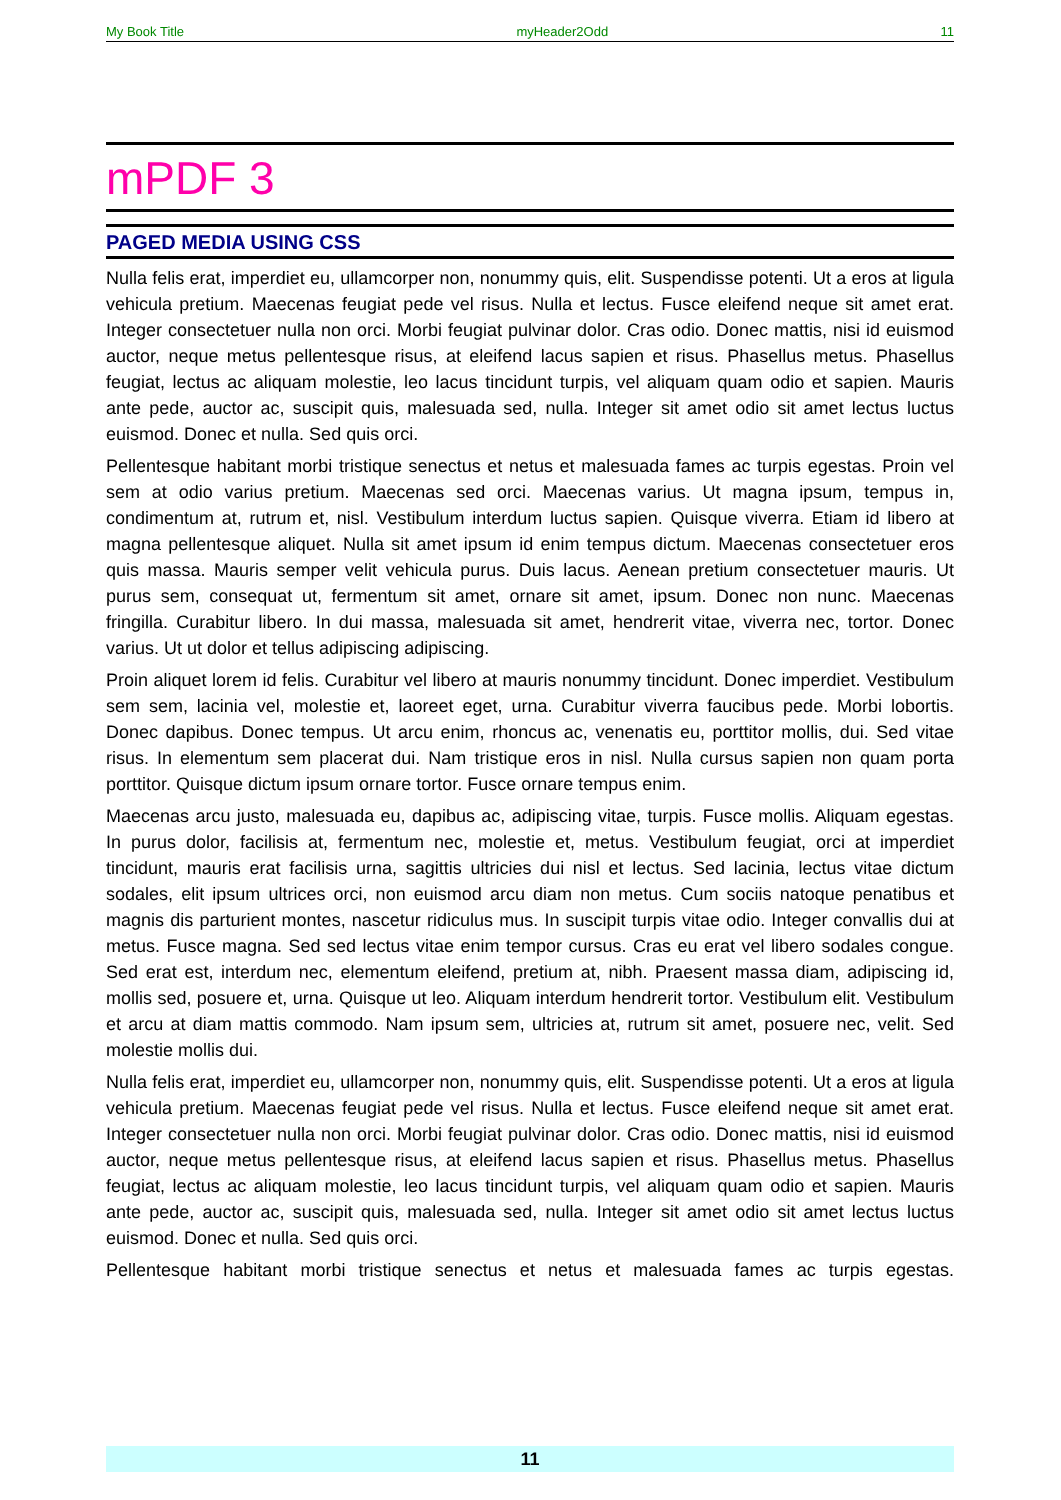My Book Title myHeader2Odd 11
mPDF 3
PAGED MEDIA USING CSS
Nulla felis erat, imperdiet eu, ullamcorper non, nonummy quis, elit. Suspendisse potenti. Ut a eros at ligula vehicula pretium. Maecenas feugiat pede vel risus. Nulla et lectus. Fusce eleifend neque sit amet erat. Integer consectetuer nulla non orci. Morbi feugiat pulvinar dolor. Cras odio. Donec mattis, nisi id euismod auctor, neque metus pellentesque risus, at eleifend lacus sapien et risus. Phasellus metus. Phasellus feugiat, lectus ac aliquam molestie, leo lacus tincidunt turpis, vel aliquam quam odio et sapien. Mauris ante pede, auctor ac, suscipit quis, malesuada sed, nulla. Integer sit amet odio sit amet lectus luctus euismod. Donec et nulla. Sed quis orci.
Pellentesque habitant morbi tristique senectus et netus et malesuada fames ac turpis egestas. Proin vel sem at odio varius pretium. Maecenas sed orci. Maecenas varius. Ut magna ipsum, tempus in, condimentum at, rutrum et, nisl. Vestibulum interdum luctus sapien. Quisque viverra. Etiam id libero at magna pellentesque aliquet. Nulla sit amet ipsum id enim tempus dictum. Maecenas consectetuer eros quis massa. Mauris semper velit vehicula purus. Duis lacus. Aenean pretium consectetuer mauris. Ut purus sem, consequat ut, fermentum sit amet, ornare sit amet, ipsum. Donec non nunc. Maecenas fringilla. Curabitur libero. In dui massa, malesuada sit amet, hendrerit vitae, viverra nec, tortor. Donec varius. Ut ut dolor et tellus adipiscing adipiscing.
Proin aliquet lorem id felis. Curabitur vel libero at mauris nonummy tincidunt. Donec imperdiet. Vestibulum sem sem, lacinia vel, molestie et, laoreet eget, urna. Curabitur viverra faucibus pede. Morbi lobortis. Donec dapibus. Donec tempus. Ut arcu enim, rhoncus ac, venenatis eu, porttitor mollis, dui. Sed vitae risus. In elementum sem placerat dui. Nam tristique eros in nisl. Nulla cursus sapien non quam porta porttitor. Quisque dictum ipsum ornare tortor. Fusce ornare tempus enim.
Maecenas arcu justo, malesuada eu, dapibus ac, adipiscing vitae, turpis. Fusce mollis. Aliquam egestas. In purus dolor, facilisis at, fermentum nec, molestie et, metus. Vestibulum feugiat, orci at imperdiet tincidunt, mauris erat facilisis urna, sagittis ultricies dui nisl et lectus. Sed lacinia, lectus vitae dictum sodales, elit ipsum ultrices orci, non euismod arcu diam non metus. Cum sociis natoque penatibus et magnis dis parturient montes, nascetur ridiculus mus. In suscipit turpis vitae odio. Integer convallis dui at metus. Fusce magna. Sed sed lectus vitae enim tempor cursus. Cras eu erat vel libero sodales congue. Sed erat est, interdum nec, elementum eleifend, pretium at, nibh. Praesent massa diam, adipiscing id, mollis sed, posuere et, urna. Quisque ut leo. Aliquam interdum hendrerit tortor. Vestibulum elit. Vestibulum et arcu at diam mattis commodo. Nam ipsum sem, ultricies at, rutrum sit amet, posuere nec, velit. Sed molestie mollis dui.
Nulla felis erat, imperdiet eu, ullamcorper non, nonummy quis, elit. Suspendisse potenti. Ut a eros at ligula vehicula pretium. Maecenas feugiat pede vel risus. Nulla et lectus. Fusce eleifend neque sit amet erat. Integer consectetuer nulla non orci. Morbi feugiat pulvinar dolor. Cras odio. Donec mattis, nisi id euismod auctor, neque metus pellentesque risus, at eleifend lacus sapien et risus. Phasellus metus. Phasellus feugiat, lectus ac aliquam molestie, leo lacus tincidunt turpis, vel aliquam quam odio et sapien. Mauris ante pede, auctor ac, suscipit quis, malesuada sed, nulla. Integer sit amet odio sit amet lectus luctus euismod. Donec et nulla. Sed quis orci.
Pellentesque habitant morbi tristique senectus et netus et malesuada fames ac turpis egestas.
11